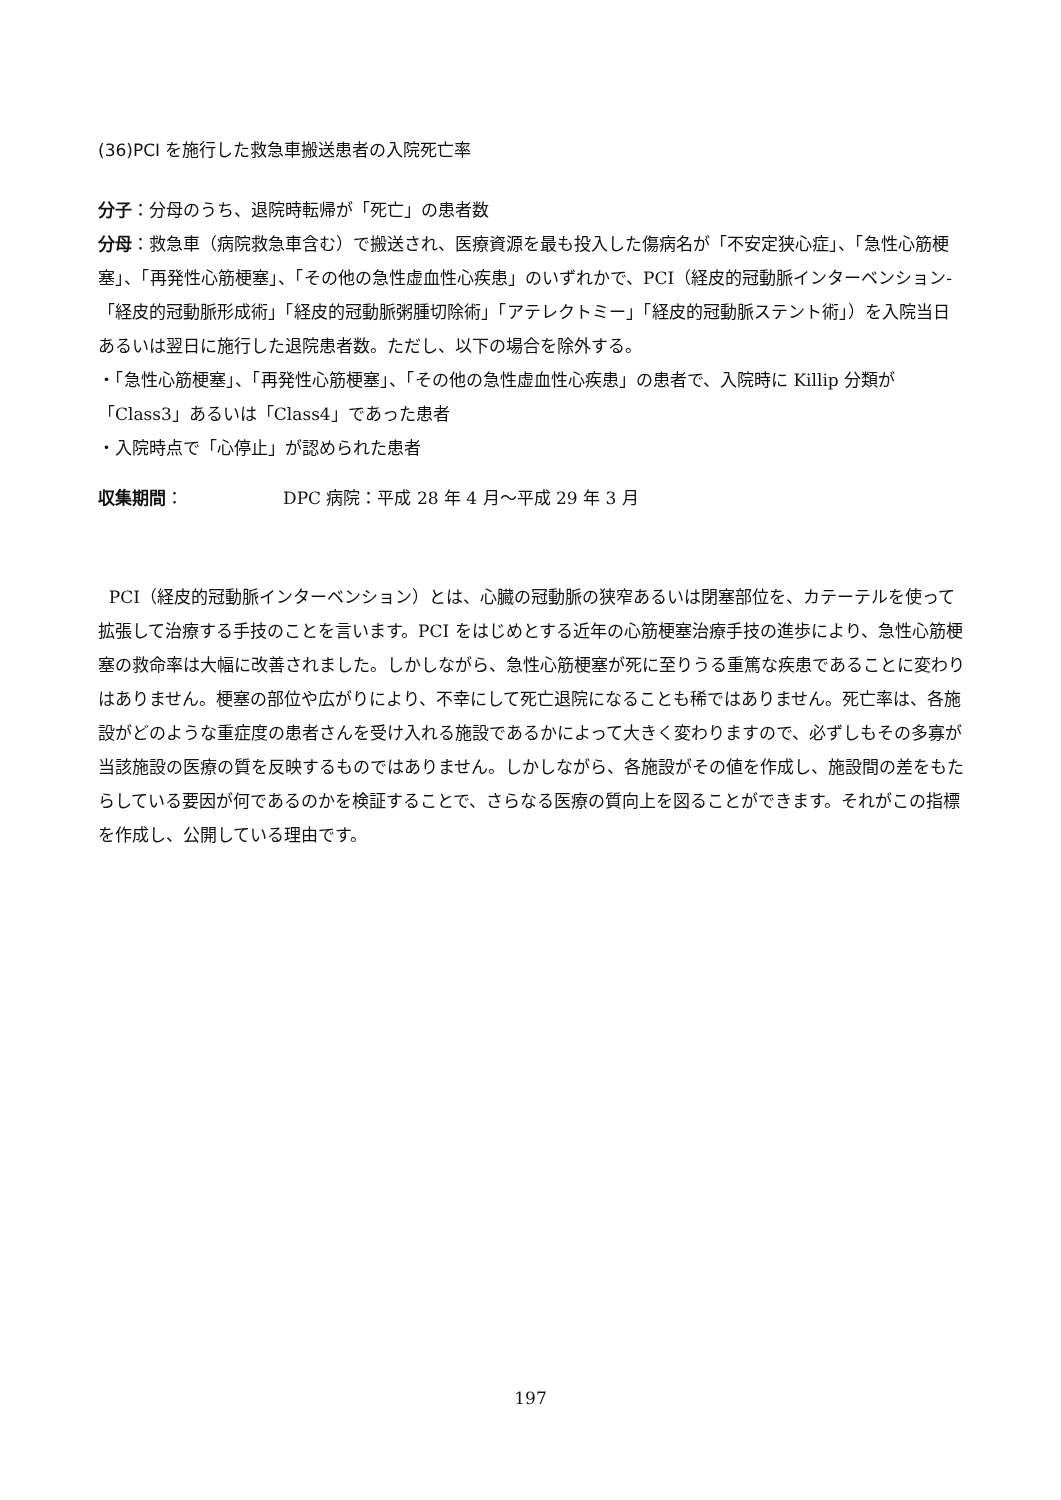(36)PCI を施行した救急車搬送患者の入院死亡率
分子：分母のうち、退院時転帰が「死亡」の患者数
分母：救急車（病院救急車含む）で搬送され、医療資源を最も投入した傷病名が「不安定狭心症」、「急性心筋梗塞」、「再発性心筋梗塞」、「その他の急性虚血性心疾患」のいずれかで、PCI（経皮的冠動脈インターベンション-「経皮的冠動脈形成術」「経皮的冠動脈粥腫切除術」「アテレクトミー」「経皮的冠動脈ステント術」）を入院当日あるいは翌日に施行した退院患者数。ただし、以下の場合を除外する。
・「急性心筋梗塞」、「再発性心筋梗塞」、「その他の急性虚血性心疾患」の患者で、入院時に Killip 分類が「Class3」あるいは「Class4」であった患者
・入院時点で「心停止」が認められた患者
収集期間： DPC 病院：平成 28 年 4 月～平成 29 年 3 月
PCI（経皮的冠動脈インターベンション）とは、心臓の冠動脈の狭窄あるいは閉塞部位を、カテーテルを使って拡張して治療する手技のことを言います。PCI をはじめとする近年の心筋梗塞治療手技の進歩により、急性心筋梗塞の救命率は大幅に改善されました。しかしながら、急性心筋梗塞が死に至りうる重篤な疾患であることに変わりはありません。梗塞の部位や広がりにより、不幸にして死亡退院になることも稀ではありません。死亡率は、各施設がどのような重症度の患者さんを受け入れる施設であるかによって大きく変わりますので、必ずしもその多寡が当該施設の医療の質を反映するものではありません。しかしながら、各施設がその値を作成し、施設間の差をもたらしている要因が何であるのかを検証することで、さらなる医療の質向上を図ることができます。それがこの指標を作成し、公開している理由です。
197